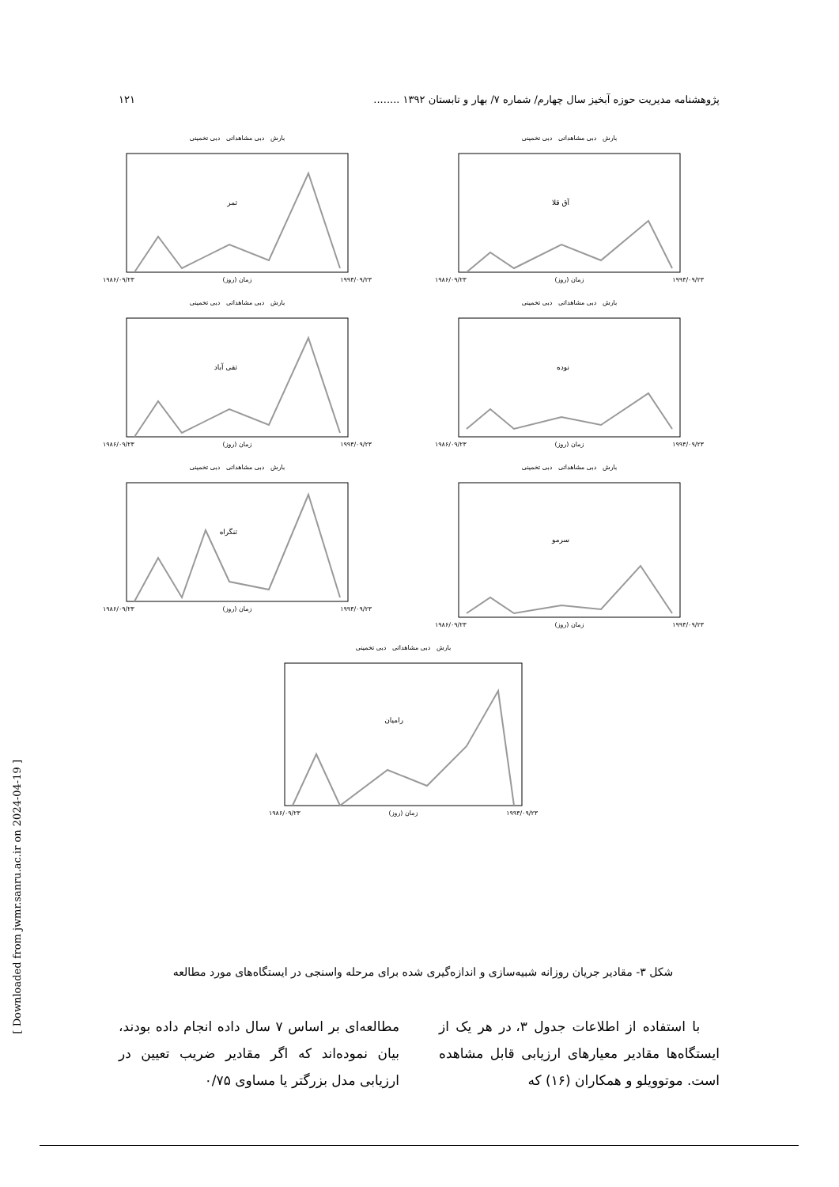پژوهشنامه مدیریت حوزه آبخیز سال چهارم/ شماره ۷/ بهار و تابستان ۱۳۹۲ ........ ۱۲۱
[ Downloaded from jwmr.sanru.ac.ir on 2024-04-19 ]
بارش دبی مشاهداتی دبی تخمینی
آق قلا
۱۹۸۶/۰۹/۲۳ زمان (روز) ۱۹۹۳/۰۹/۲۳
بارش دبی مشاهداتی دبی تخمینی
تمر
۱۹۸۶/۰۹/۲۳ زمان (روز) ۱۹۹۳/۰۹/۲۳
بارش دبی مشاهداتی دبی تخمینی
نوده
۱۹۸۶/۰۹/۲۳ زمان (روز) ۱۹۹۳/۰۹/۲۳
بارش دبی مشاهداتی دبی تخمینی
تقی آباد
۱۹۸۶/۰۹/۲۳ زمان (روز) ۱۹۹۳/۰۹/۲۳
بارش دبی مشاهداتی دبی تخمینی
سرمو
۱۹۸۶/۰۹/۲۳ زمان (روز) ۱۹۹۳/۰۹/۲۳
بارش دبی مشاهداتی دبی تخمینی
تنگراه
۱۹۸۶/۰۹/۲۳ زمان (روز) ۱۹۹۳/۰۹/۲۳
بارش دبی مشاهداتی دبی تخمینی
رامیان
۱۹۸۶/۰۹/۲۳ زمان (روز) ۱۹۹۳/۰۹/۲۳
شکل ۳- مقادیر جریان روزانه شبیه‌سازی و اندازه‌گیری شده برای مرحله واسنجی در ایستگاه‌های مورد مطالعه
با استفاده از اطلاعات جدول ۳، در هر یک از ایستگاه‌ها مقادیر معیارهای ارزیابی قابل مشاهده است. موتوویلو و همکاران (۱۶) که
مطالعه‌ای بر اساس ۷ سال داده انجام داده بودند، بیان نموده‌اند که اگر مقادیر ضریب تعیین در ارزیابی مدل بزرگتر یا مساوی ۰/۷۵